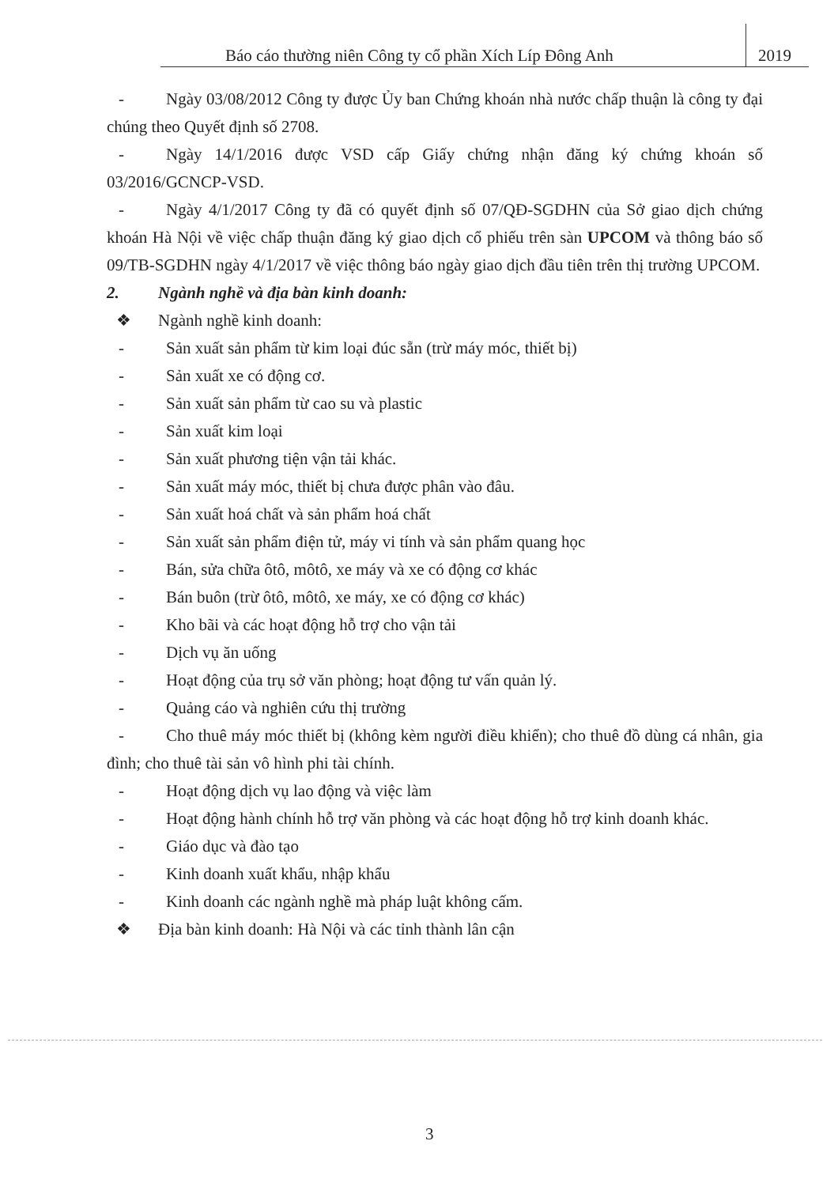Báo cáo thường niên Công ty cổ phần Xích Líp Đông Anh 2019
- Ngày 03/08/2012 Công ty được Ủy ban Chứng khoán nhà nước chấp thuận là công ty đại chúng theo Quyết định số 2708.
- Ngày 14/1/2016 được VSD cấp Giấy chứng nhận đăng ký chứng khoán số 03/2016/GCNCP-VSD.
- Ngày 4/1/2017 Công ty đã có quyết định số 07/QĐ-SGDHN của Sở giao dịch chứng khoán Hà Nội về việc chấp thuận đăng ký giao dịch cổ phiếu trên sàn UPCOM và thông báo số 09/TB-SGDHN ngày 4/1/2017 về việc thông báo ngày giao dịch đầu tiên trên thị trường UPCOM.
2. Ngành nghề và địa bàn kinh doanh:
❖ Ngành nghề kinh doanh:
- Sản xuất sản phẩm từ kim loại đúc sẵn (trừ máy móc, thiết bị)
- Sản xuất xe có động cơ.
- Sản xuất sản phẩm từ cao su và plastic
- Sản xuất kim loại
- Sản xuất phương tiện vận tải khác.
- Sản xuất máy móc, thiết bị chưa được phân vào đâu.
- Sản xuất hoá chất và sản phẩm hoá chất
- Sản xuất sản phẩm điện tử, máy vi tính và sản phẩm quang học
- Bán, sửa chữa ôtô, môtô, xe máy và xe có động cơ khác
- Bán buôn (trừ ôtô, môtô, xe máy, xe có động cơ khác)
- Kho bãi và các hoạt động hỗ trợ cho vận tải
- Dịch vụ ăn uống
- Hoạt động của trụ sở văn phòng; hoạt động tư vấn quản lý.
- Quảng cáo và nghiên cứu thị trường
- Cho thuê máy móc thiết bị (không kèm người điều khiển); cho thuê đồ dùng cá nhân, gia đình; cho thuê tài sản vô hình phi tài chính.
- Hoạt động dịch vụ lao động và việc làm
- Hoạt động hành chính hỗ trợ văn phòng và các hoạt động hỗ trợ kinh doanh khác.
- Giáo dục và đào tạo
- Kinh doanh xuất khẩu, nhập khẩu
- Kinh doanh các ngành nghề mà pháp luật không cấm.
❖ Địa bàn kinh doanh: Hà Nội và các tỉnh thành lân cận
3